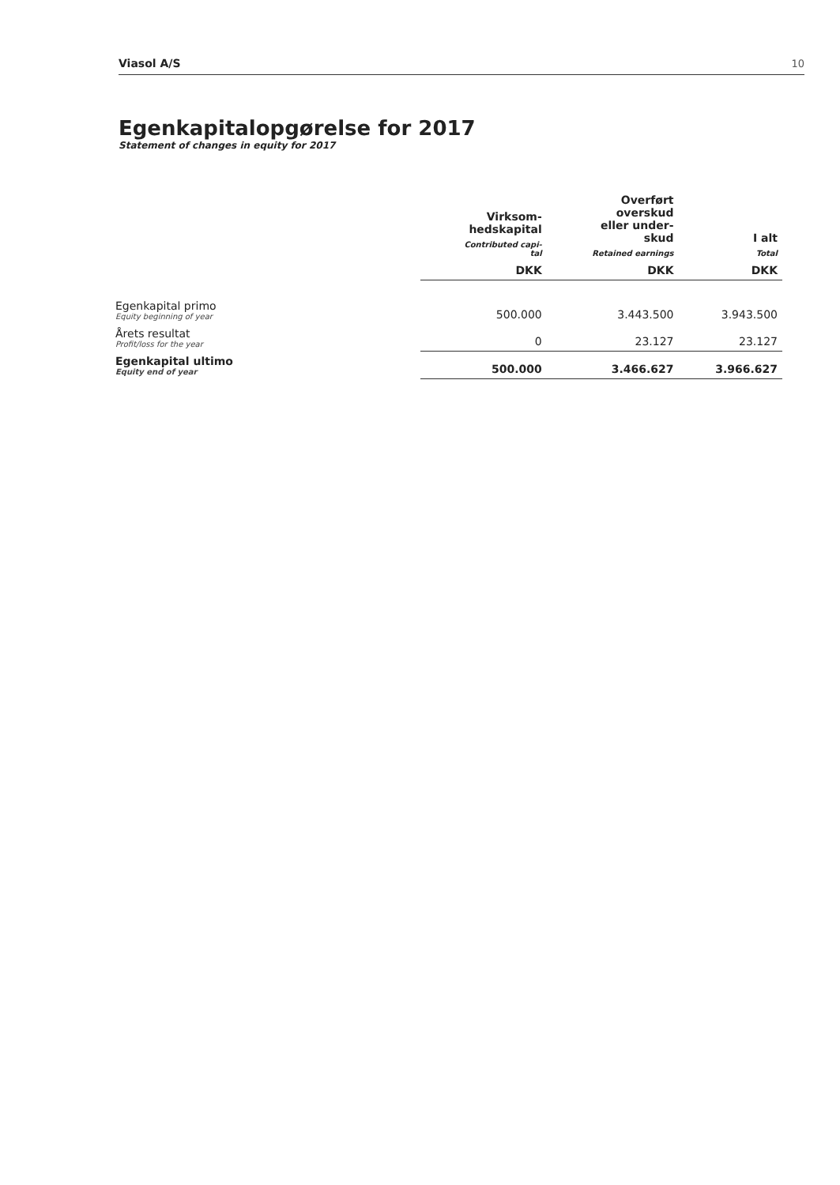Viasol A/S 10
Egenkapitalopgørelse for 2017
Statement of changes in equity for 2017
| | Virksom- hedskapital Contributed capi- tal | Overført overskud eller under- skud Retained earnings | I alt Total |
| --- | --- | --- | --- |
| | DKK | DKK | DKK |
| Egenkapital primo Equity beginning of year | 500.000 | 3.443.500 | 3.943.500 |
| Årets resultat Profit/loss for the year | 0 | 23.127 | 23.127 |
| Egenkapital ultimo Equity end of year | 500.000 | 3.466.627 | 3.966.627 |